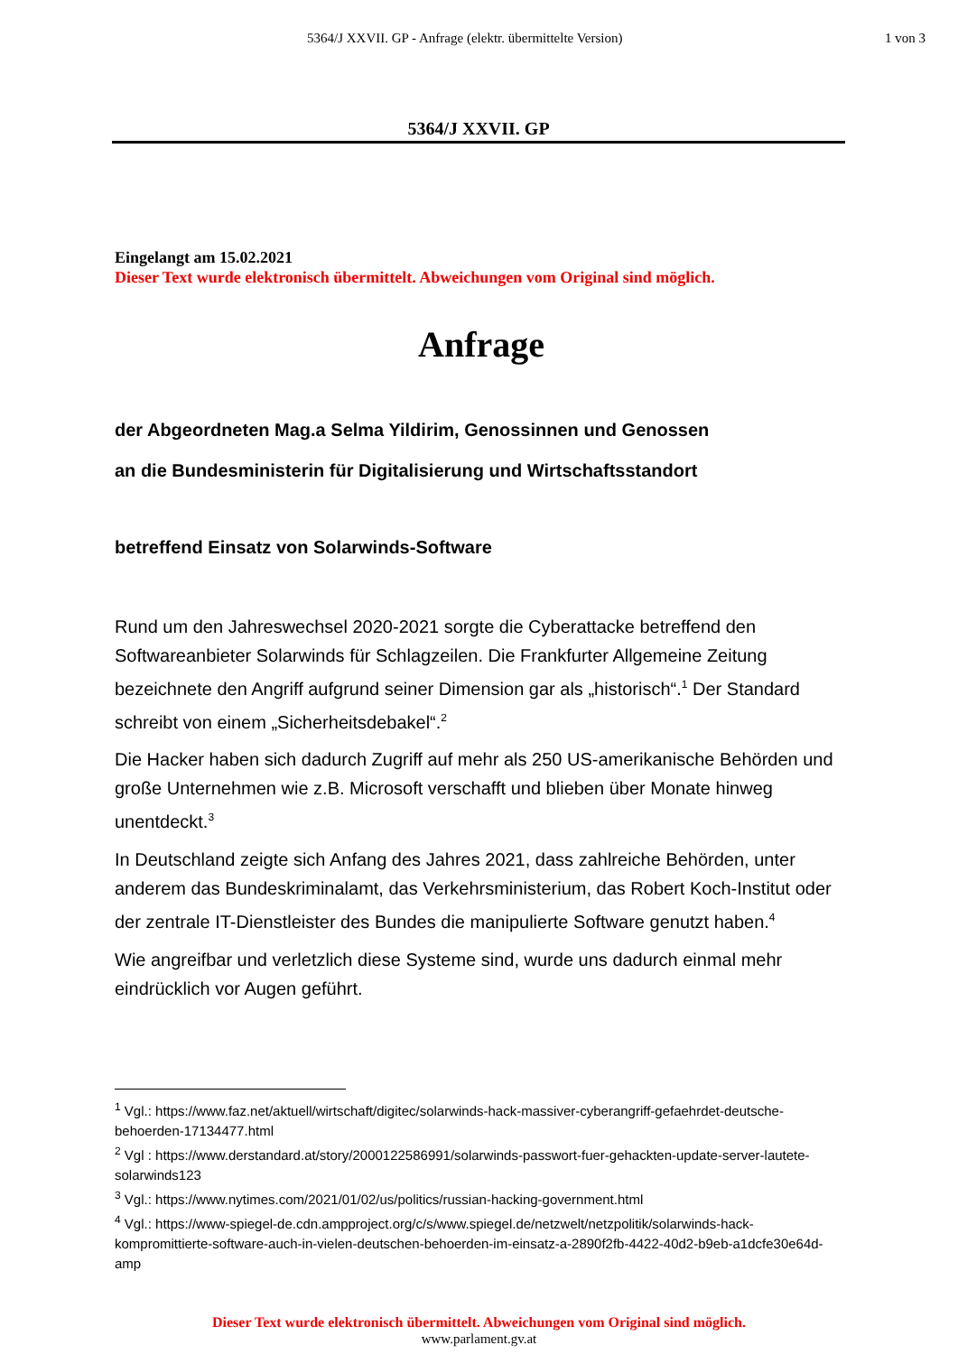5364/J XXVII. GP - Anfrage (elektr. übermittelte Version) 1 von 3
5364/J XXVII. GP
Eingelangt am 15.02.2021
Dieser Text wurde elektronisch übermittelt. Abweichungen vom Original sind möglich.
Anfrage
der Abgeordneten Mag.a Selma Yildirim, Genossinnen und Genossen
an die Bundesministerin für Digitalisierung und Wirtschaftsstandort
betreffend Einsatz von Solarwinds-Software
Rund um den Jahreswechsel 2020-2021 sorgte die Cyberattacke betreffend den Softwareanbieter Solarwinds für Schlagzeilen. Die Frankfurter Allgemeine Zeitung bezeichnete den Angriff aufgrund seiner Dimension gar als „historisch“.<sup>1</sup> Der Standard schreibt von einem „Sicherheitsdebakel“.<sup>2</sup>
Die Hacker haben sich dadurch Zugriff auf mehr als 250 US-amerikanische Behörden und große Unternehmen wie z.B. Microsoft verschafft und blieben über Monate hinweg unentdeckt.<sup>3</sup>
In Deutschland zeigte sich Anfang des Jahres 2021, dass zahlreiche Behörden, unter anderem das Bundeskriminalamt, das Verkehrsministerium, das Robert Koch-Institut oder der zentrale IT-Dienstleister des Bundes die manipulierte Software genutzt haben.<sup>4</sup>
Wie angreifbar und verletzlich diese Systeme sind, wurde uns dadurch einmal mehr eindrücklich vor Augen geführt.
<sup>1</sup> Vgl.: https://www.faz.net/aktuell/wirtschaft/digitec/solarwinds-hack-massiver-cyberangriff-gefaehrdet-deutsche-behoerden-17134477.html
<sup>2</sup> Vgl : https://www.derstandard.at/story/2000122586991/solarwinds-passwort-fuer-gehackten-update-server-lautete-solarwinds123
<sup>3</sup> Vgl.: https://www.nytimes.com/2021/01/02/us/politics/russian-hacking-government.html
<sup>4</sup> Vgl.: https://www-spiegel-de.cdn.ampproject.org/c/s/www.spiegel.de/netzwelt/netzpolitik/solarwinds-hack-kompromittierte-software-auch-in-vielen-deutschen-behoerden-im-einsatz-a-2890f2fb-4422-40d2-b9eb-a1dcfe30e64d-amp
Dieser Text wurde elektronisch übermittelt. Abweichungen vom Original sind möglich.
www.parlament.gv.at